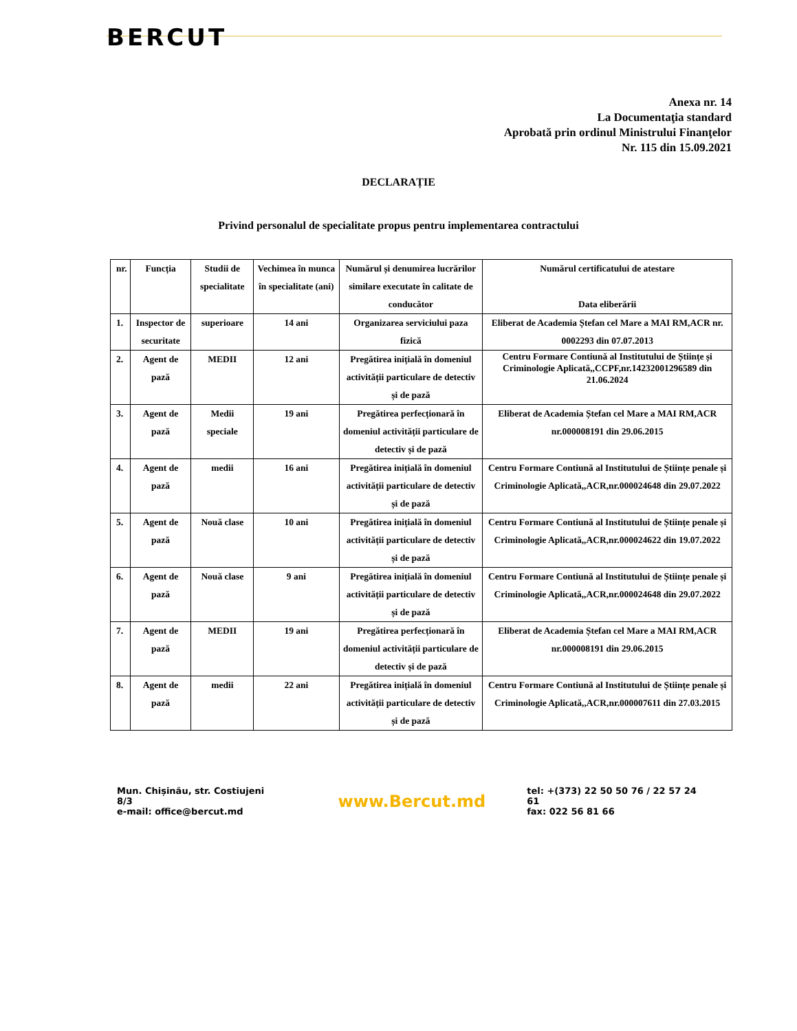BERCUT
Anexa nr. 14
La Documentaţia standard
Aprobată prin ordinul Ministrului Finanţelor
Nr. 115 din 15.09.2021
DECLARAȚIE
Privind personalul de specialitate propus pentru implementarea contractului
| nr. | Funcția | Studii de specialitate | Vechimea în munca în specialitate (ani) | Numărul și denumirea lucrărilor similare executate în calitate de conducător | Numărul certificatului de atestare Data eliberării |
| --- | --- | --- | --- | --- | --- |
| 1. | Inspector de securitate | superioare | 14 ani | Organizarea serviciului paza fizică | Eliberat de Academia Ștefan cel Mare a MAI RM,ACR nr. 0002293 din 07.07.2013 |
| 2. | Agent de pază | MEDII | 12 ani | Pregătirea inițială în domeniul activității particulare de detectiv și de pază | Centru Formare Contiună al Institutului de Științe și Criminologie Aplicată,,CCPF,nr.14232001296589 din 21.06.2024 |
| 3. | Agent de pază | Medii speciale | 19 ani | Pregătirea perfecționară în domeniul activității particulare de detectiv și de pază | Eliberat de Academia Ștefan cel Mare a MAI RM,ACR nr.000008191 din 29.06.2015 |
| 4. | Agent de pază | medii | 16 ani | Pregătirea inițială în domeniul activității particulare de detectiv și de pază | Centru Formare Contiună al Institutului de Științe penale și Criminologie Aplicată,,ACR,nr.000024648 din 29.07.2022 |
| 5. | Agent de pază | Nouă clase | 10 ani | Pregătirea inițială în domeniul activității particulare de detectiv și de pază | Centru Formare Contiună al Institutului de Științe penale și Criminologie Aplicată,,ACR,nr.000024622 din 19.07.2022 |
| 6. | Agent de pază | Nouă clase | 9 ani | Pregătirea inițială în domeniul activității particulare de detectiv și de pază | Centru Formare Contiună al Institutului de Științe penale și Criminologie Aplicată,,ACR,nr.000024648 din 29.07.2022 |
| 7. | Agent de pază | MEDII | 19 ani | Pregătirea perfecționară în domeniul activității particulare de detectiv și de pază | Eliberat de Academia Ștefan cel Mare a MAI RM,ACR nr.000008191 din 29.06.2015 |
| 8. | Agent de pază | medii | 22 ani | Pregătirea inițială în domeniul activității particulare de detectiv și de pază | Centru Formare Contiună al Institutului de Științe penale și Criminologie Aplicată,,ACR,nr.000007611 din 27.03.2015 |
Mun. Chișinău, str. Costiujeni 8/3
e-mail: office@bercut.md
www.Bercut.md
tel: +(373) 22 50 50 76 / 22 57 24 61
fax: 022 56 81 66